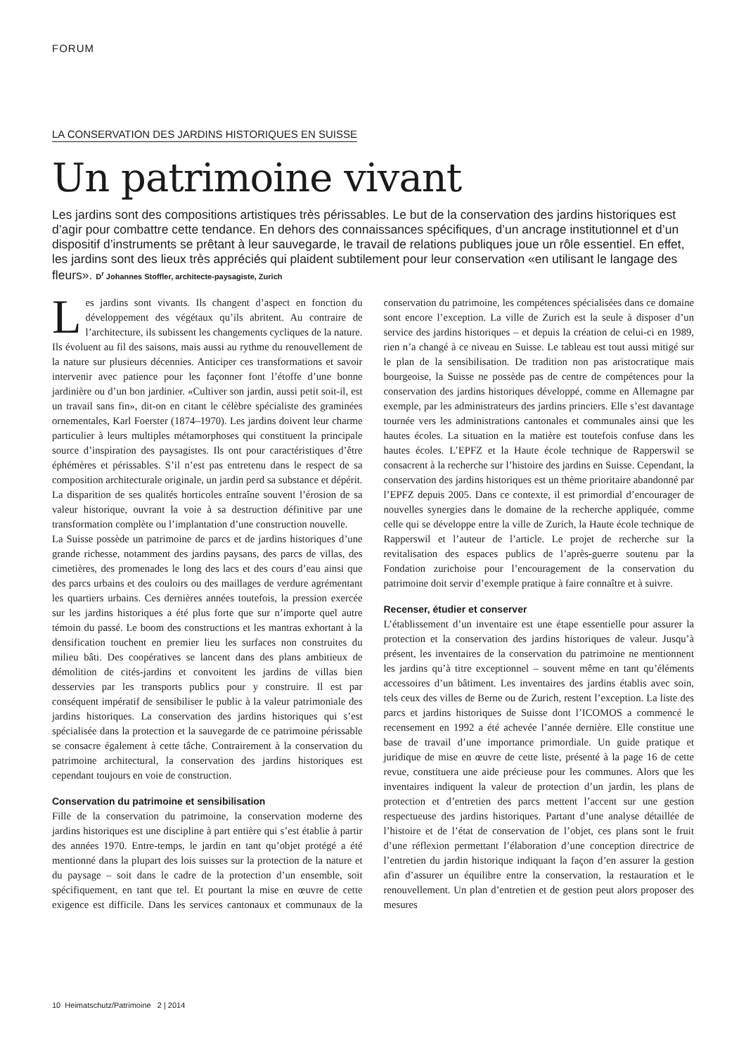FORUM
LA CONSERVATION DES JARDINS HISTORIQUES EN SUISSE
Un patrimoine vivant
Les jardins sont des compositions artistiques très périssables. Le but de la conservation des jardins historiques est d’agir pour combattre cette tendance. En dehors des connaissances spécifiques, d’un ancrage institutionnel et d’un dispositif d’instruments se prêtant à leur sauvegarde, le travail de relations publiques joue un rôle essentiel. En effet, les jardins sont des lieux très appréciés qui plaident subtilement pour leur conservation «en utilisant le langage des fleurs». D<sup>r</sup> Johannes Stoffler, architecte-paysagiste, Zurich
Les jardins sont vivants. Ils changent d’aspect en fonction du développement des végétaux qu’ils abritent. Au contraire de l’architecture, ils subissent les changements cycliques de la nature. Ils évoluent au fil des saisons, mais aussi au rythme du renouvellement de la nature sur plusieurs décennies. Anticiper ces transformations et savoir intervenir avec patience pour les façonner font l’étoffe d’une bonne jardinière ou d’un bon jardinier. «Cultiver son jardin, aussi petit soit-il, est un travail sans fin», dit-on en citant le célèbre spécialiste des graminées ornementales, Karl Foerster (1874–1970). Les jardins doivent leur charme particulier à leurs multiples métamorphoses qui constituent la principale source d’inspiration des paysagistes. Ils ont pour caractéristiques d’être éphémères et périssables. S’il n’est pas entretenu dans le respect de sa composition architecturale originale, un jardin perd sa substance et dépérit. La disparition de ses qualités horticoles entraîne souvent l’érosion de sa valeur historique, ouvrant la voie à sa destruction définitive par une transformation complète ou l’implantation d’une construction nouvelle.
La Suisse possède un patrimoine de parcs et de jardins historiques d’une grande richesse, notamment des jardins paysans, des parcs de villas, des cimetières, des promenades le long des lacs et des cours d’eau ainsi que des parcs urbains et des couloirs ou des maillages de verdure agrémentant les quartiers urbains. Ces dernières années toutefois, la pression exercée sur les jardins historiques a été plus forte que sur n’importe quel autre témoin du passé. Le boom des constructions et les mantras exhortant à la densification touchent en premier lieu les surfaces non construites du milieu bâti. Des coopératives se lancent dans des plans ambitieux de démolition de cités-jardins et convoitent les jardins de villas bien desservies par les transports publics pour y construire. Il est par conséquent impératif de sensibiliser le public à la valeur patrimoniale des jardins historiques. La conservation des jardins historiques qui s’est spécialisée dans la protection et la sauvegarde de ce patrimoine périssable se consacre également à cette tâche. Contrairement à la conservation du patrimoine architectural, la conservation des jardins historiques est cependant toujours en voie de construction.
Conservation du patrimoine et sensibilisation
Fille de la conservation du patrimoine, la conservation moderne des jardins historiques est une discipline à part entière qui s’est établie à partir des années 1970. Entre-temps, le jardin en tant qu’objet protégé a été mentionné dans la plupart des lois suisses sur la protection de la nature et du paysage – soit dans le cadre de la protection d’un ensemble, soit spécifiquement, en tant que tel. Et pourtant la mise en œuvre de cette exigence est difficile. Dans les services cantonaux et communaux de la conservation du patrimoine, les compétences spécialisées dans ce domaine sont encore l’exception. La ville de Zurich est la seule à disposer d’un service des jardins historiques – et depuis la création de celui-ci en 1989, rien n’a changé à ce niveau en Suisse. Le tableau est tout aussi mitigé sur le plan de la sensibilisation. De tradition non pas aristocratique mais bourgeoise, la Suisse ne possède pas de centre de compétences pour la conservation des jardins historiques développé, comme en Allemagne par exemple, par les administrateurs des jardins princiers. Elle s’est davantage tournée vers les administrations cantonales et communales ainsi que les hautes écoles. La situation en la matière est toutefois confuse dans les hautes écoles. L’EPFZ et la Haute école technique de Rapperswil se consacrent à la recherche sur l’histoire des jardins en Suisse. Cependant, la conservation des jardins historiques est un thème prioritaire abandonné par l’EPFZ depuis 2005. Dans ce contexte, il est primordial d’encourager de nouvelles synergies dans le domaine de la recherche appliquée, comme celle qui se développe entre la ville de Zurich, la Haute école technique de Rapperswil et l’auteur de l’article. Le projet de recherche sur la revitalisation des espaces publics de l’après-guerre soutenu par la Fondation zurichoise pour l’encouragement de la conservation du patrimoine doit servir d’exemple pratique à faire connaître et à suivre.
Recenser, étudier et conserver
L’établissement d’un inventaire est une étape essentielle pour assurer la protection et la conservation des jardins historiques de valeur. Jusqu’à présent, les inventaires de la conservation du patrimoine ne mentionnent les jardins qu’à titre exceptionnel – souvent même en tant qu’éléments accessoires d’un bâtiment. Les inventaires des jardins établis avec soin, tels ceux des villes de Berne ou de Zurich, restent l’exception. La liste des parcs et jardins historiques de Suisse dont l’ICOMOS a commencé le recensement en 1992 a été achevée l’année dernière. Elle constitue une base de travail d’une importance primordiale. Un guide pratique et juridique de mise en œuvre de cette liste, présenté à la page 16 de cette revue, constituera une aide précieuse pour les communes. Alors que les inventaires indiquent la valeur de protection d’un jardin, les plans de protection et d’entretien des parcs mettent l’accent sur une gestion respectueuse des jardins historiques. Partant d’une analyse détaillée de l’histoire et de l’état de conservation de l’objet, ces plans sont le fruit d’une réflexion permettant l’élaboration d’une conception directrice de l’entretien du jardin historique indiquant la façon d’en assurer la gestion afin d’assurer un équilibre entre la conservation, la restauration et le renouvellement. Un plan d’entretien et de gestion peut alors proposer des mesures
10 Heimatschutz/Patrimoine 2 | 2014